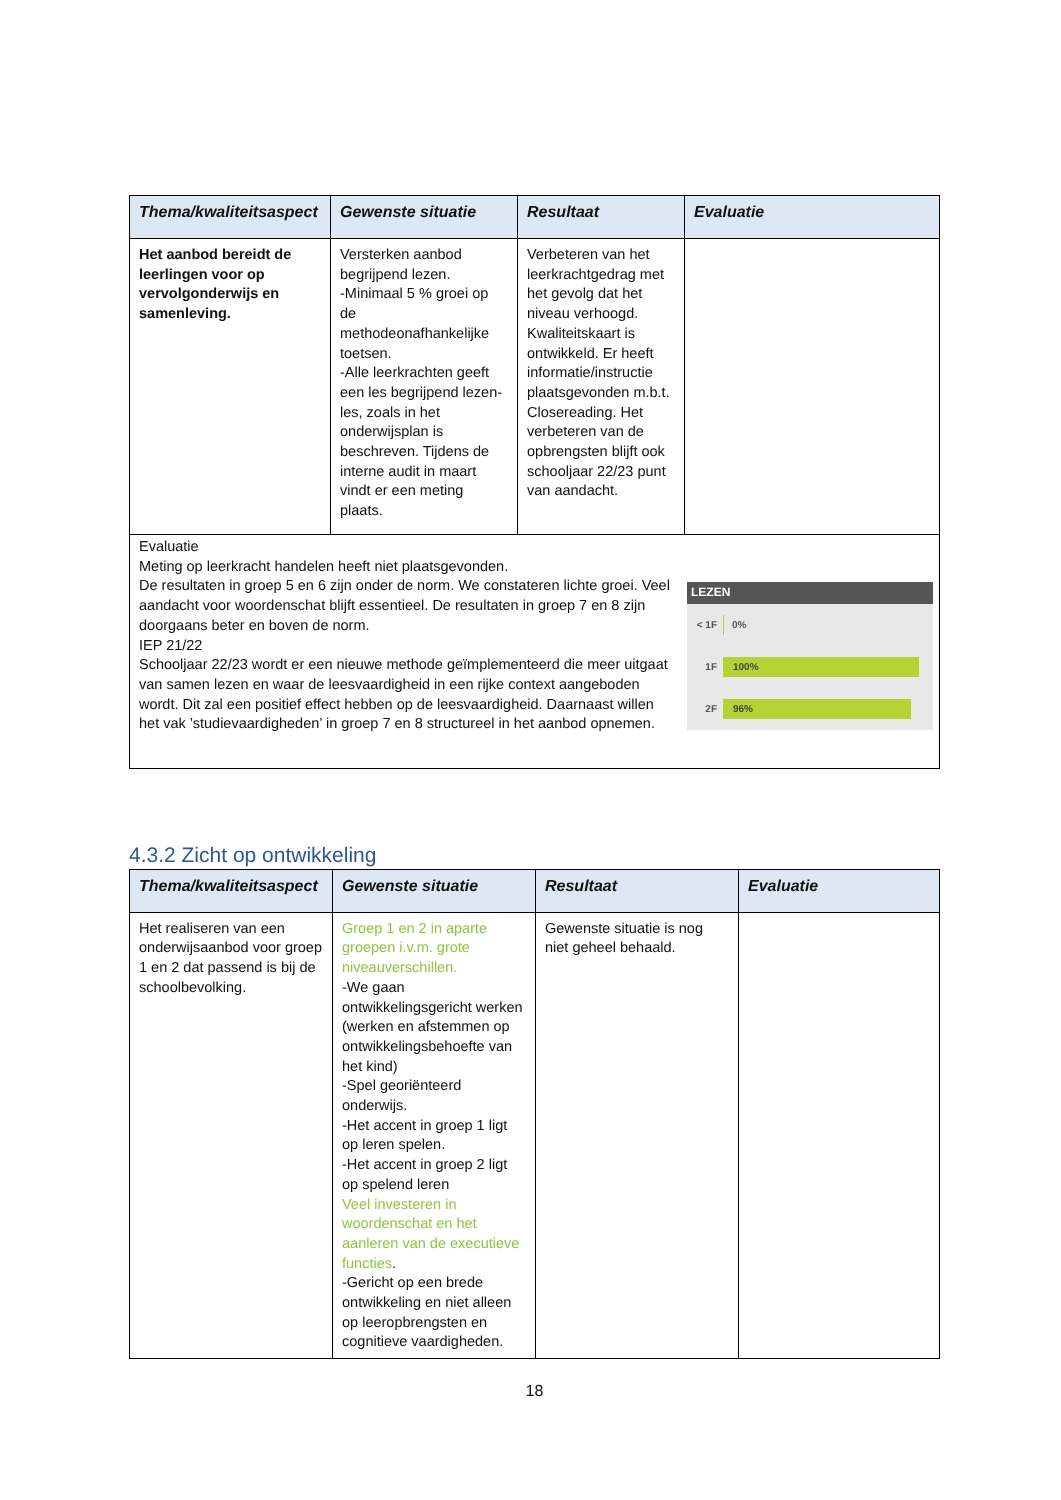| Thema/kwaliteitsaspect | Gewenste situatie | Resultaat | Evaluatie |
| --- | --- | --- | --- |
| Het aanbod bereidt de leerlingen voor op vervolgonderwijs en samenleving. | Versterken aanbod begrijpend lezen. -Minimaal 5 % groei op de methodeonafhankelijke toetsen. -Alle leerkrachten geeft een les begrijpend lezen-les, zoals in het onderwijsplan is beschreven. Tijdens de interne audit in maart vindt er een meting plaats. | Verbeteren van het leerkrachtgedrag met het gevolg dat het niveau verhoogd. Kwaliteitskaart is ontwikkeld. Er heeft informatie/instructie plaatsgevonden m.b.t. Closereading. Het verbeteren van de opbrengsten blijft ook schooljaar 22/23 punt van aandacht. | |
| Evaluatie Meting op leerkracht handelen heeft niet plaatsgevonden. LEZEN < 1F 0% 1F 100% 2F 96% De resultaten in groep 5 en 6 zijn onder de norm. We constateren lichte groei. Veel aandacht voor woordenschat blijft essentieel. De resultaten in groep 7 en 8 zijn doorgaans beter en boven de norm. IEP 21/22 Schooljaar 22/23 wordt er een nieuwe methode geïmplementeerd die meer uitgaat van samen lezen en waar de leesvaardigheid in een rijke context aangeboden wordt. Dit zal een positief effect hebben op de leesvaardigheid. Daarnaast willen het vak ’studievaardigheden’ in groep 7 en 8 structureel in het aanbod opnemen. | | | |
4.3.2 Zicht op ontwikkeling
| Thema/kwaliteitsaspect | Gewenste situatie | Resultaat | Evaluatie |
| --- | --- | --- | --- |
| Het realiseren van een onderwijsaanbod voor groep 1 en 2 dat passend is bij de schoolbevolking. | Groep 1 en 2 in aparte groepen i.v.m. grote niveauverschillen. -We gaan ontwikkelingsgericht werken (werken en afstemmen op ontwikkelingsbehoefte van het kind) -Spel georiënteerd onderwijs. -Het accent in groep 1 ligt op leren spelen. -Het accent in groep 2 ligt op spelend leren Veel investeren in woordenschat en het aanleren van de executieve functies . -Gericht op een brede ontwikkeling en niet alleen op leeropbrengsten en cognitieve vaardigheden. | Gewenste situatie is nog niet geheel behaald. | |
18